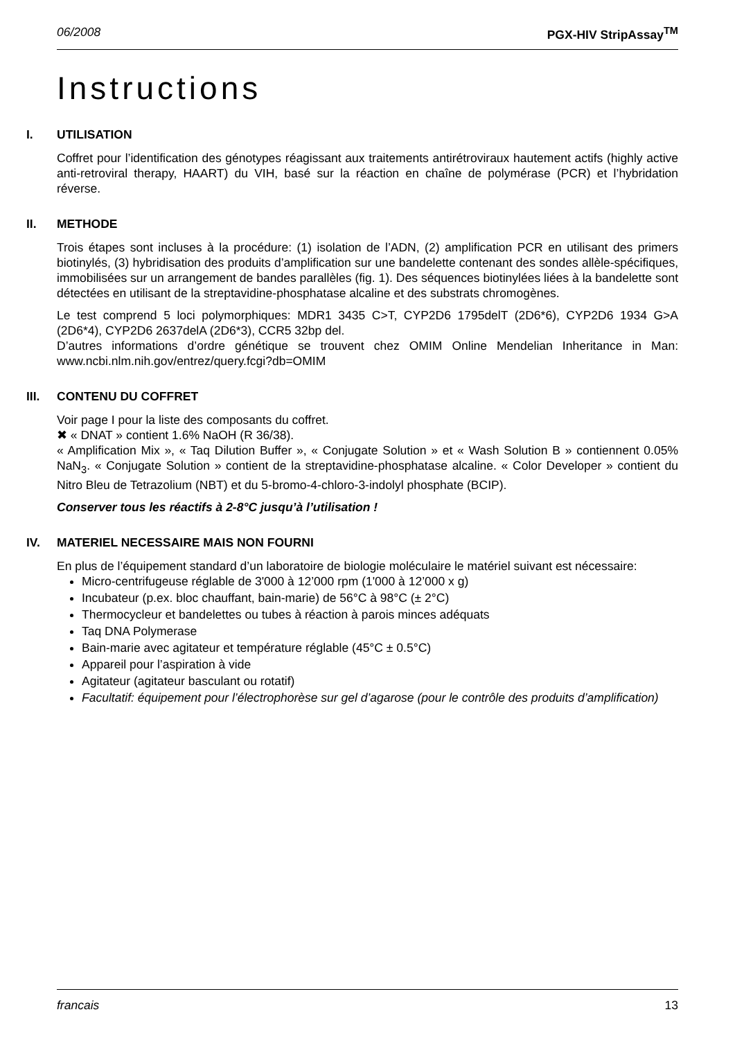06/2008 PGX-HIV StripAssay<sup>TM</sup>
Instructions
I. UTILISATION
Coffret pour l’identification des génotypes réagissant aux traitements antirétroviraux hautement actifs (highly active anti-retroviral therapy, HAART) du VIH, basé sur la réaction en chaîne de polymérase (PCR) et l’hybridation réverse.
II. METHODE
Trois étapes sont incluses à la procédure: (1) isolation de l’ADN, (2) amplification PCR en utilisant des primers biotinylés, (3) hybridisation des produits d’amplification sur une bandelette contenant des sondes allèle-spécifiques, immobilisées sur un arrangement de bandes parallèles (fig. 1). Des séquences biotinylées liées à la bandelette sont détectées en utilisant de la streptavidine-phosphatase alcaline et des substrats chromogènes.
Le test comprend 5 loci polymorphiques: MDR1 3435 C>T, CYP2D6 1795delT (2D6*6), CYP2D6 1934 G>A (2D6*4), CYP2D6 2637delA (2D6*3), CCR5 32bp del.
D’autres informations d’ordre génétique se trouvent chez OMIM Online Mendelian Inheritance in Man: www.ncbi.nlm.nih.gov/entrez/query.fcgi?db=OMIM
III. CONTENU DU COFFRET
Voir page I pour la liste des composants du coffret.
✖ « DNAT » contient 1.6% NaOH (R 36/38).
« Amplification Mix », « Taq Dilution Buffer », « Conjugate Solution » et « Wash Solution B » contiennent 0.05% NaN<sub>3</sub>. « Conjugate Solution » contient de la streptavidine-phosphatase alcaline. « Color Developer » contient du Nitro Bleu de Tetrazolium (NBT) et du 5-bromo-4-chloro-3-indolyl phosphate (BCIP).
Conserver tous les réactifs à 2-8°C jusqu’à l’utilisation !
IV. MATERIEL NECESSAIRE MAIS NON FOURNI
En plus de l’équipement standard d’un laboratoire de biologie moléculaire le matériel suivant est nécessaire:
Micro-centrifugeuse réglable de 3'000 à 12’000 rpm (1'000 à 12’000 x g)
Incubateur (p.ex. bloc chauffant, bain-marie) de 56°C à 98°C (± 2°C)
Thermocycleur et bandelettes ou tubes à réaction à parois minces adéquats
Taq DNA Polymerase
Bain-marie avec agitateur et température réglable (45°C ± 0.5°C)
Appareil pour l’aspiration à vide
Agitateur (agitateur basculant ou rotatif)
Facultatif: équipement pour l’électrophorèse sur gel d’agarose (pour le contrôle des produits d’amplification)
francais 13